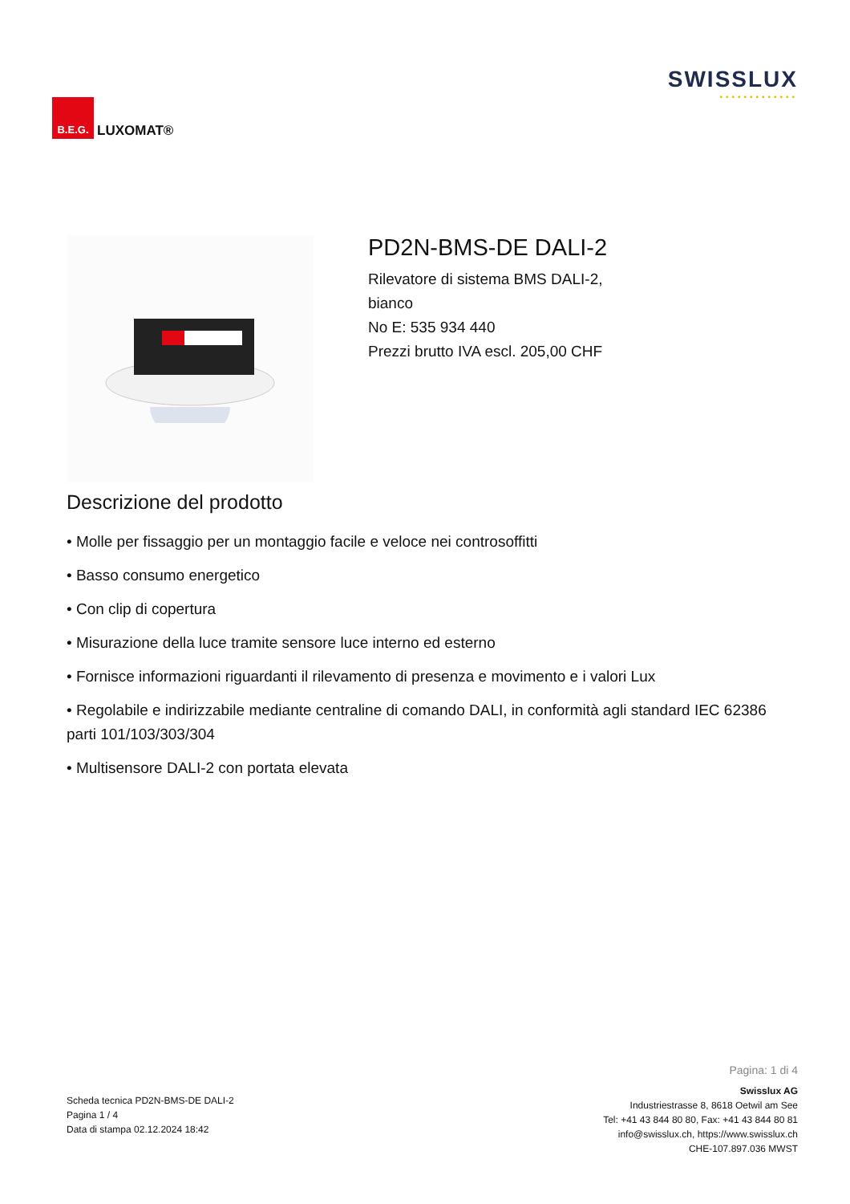B.E.G.
LUXOMAT®
SWISSLUX
•••••••••••••
PD2N-BMS-DE DALI-2
Rilevatore di sistema BMS DALI-2,
bianco
No E: 535 934 440
Prezzi brutto IVA escl. 205,00 CHF
Descrizione del prodotto
• Molle per fissaggio per un montaggio facile e veloce nei controsoffitti
• Basso consumo energetico
• Con clip di copertura
• Misurazione della luce tramite sensore luce interno ed esterno
• Fornisce informazioni riguardanti il rilevamento di presenza e movimento e i valori Lux
• Regolabile e indirizzabile mediante centraline di comando DALI, in conformità agli standard IEC 62386 parti 101/103/303/304
• Multisensore DALI-2 con portata elevata
Scheda tecnica PD2N-BMS-DE DALI-2
Pagina 1 / 4
Data di stampa 02.12.2024 18:42
Pagina: 1 di 4
Swisslux AG
Industriestrasse 8, 8618 Oetwil am See
Tel: +41 43 844 80 80, Fax: +41 43 844 80 81
info@swisslux.ch, https://www.swisslux.ch
CHE-107.897.036 MWST